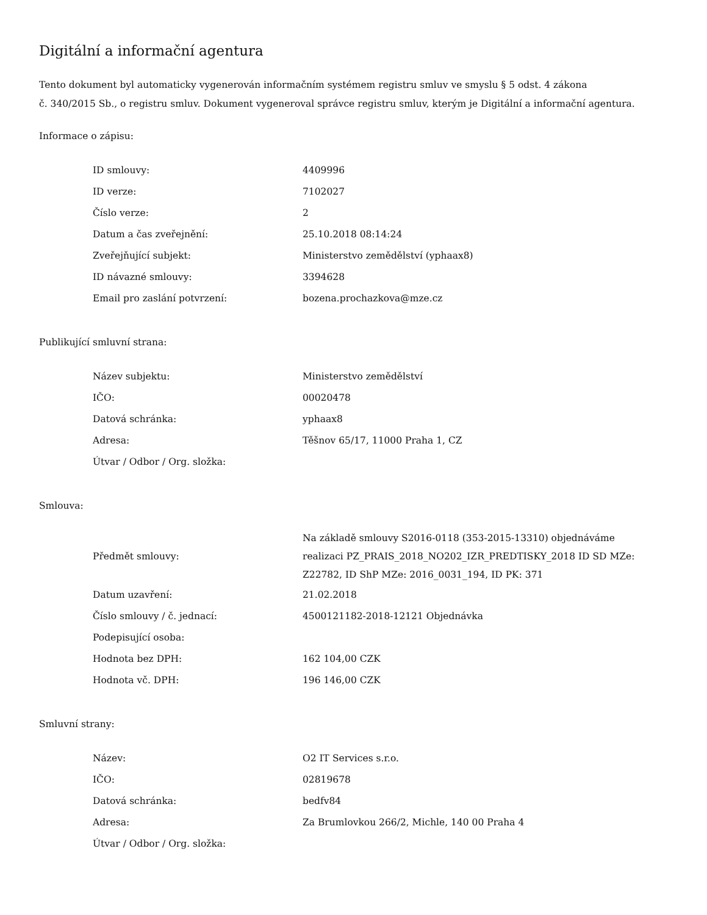Digitální a informační agentura
Tento dokument byl automaticky vygenerován informačním systémem registru smluv ve smyslu § 5 odst. 4 zákona
č. 340/2015 Sb., o registru smluv. Dokument vygeneroval správce registru smluv, kterým je Digitální a informační agentura.
Informace o zápisu:
| ID smlouvy: | 4409996 |
| ID verze: | 7102027 |
| Číslo verze: | 2 |
| Datum a čas zveřejnění: | 25.10.2018 08:14:24 |
| Zveřejňující subjekt: | Ministerstvo zemědělství (yphaax8) |
| ID návazné smlouvy: | 3394628 |
| Email pro zaslání potvrzení: | bozena.prochazkova@mze.cz |
Publikující smluvní strana:
| Název subjektu: | Ministerstvo zemědělství |
| IČO: | 00020478 |
| Datová schránka: | yphaax8 |
| Adresa: | Těšnov 65/17, 11000 Praha 1, CZ |
| Útvar / Odbor / Org. složka: | |
Smlouva:
| Předmět smlouvy: | Na základě smlouvy S2016-0118 (353-2015-13310) objednáváme realizaci PZ_PRAIS_2018_NO202_IZR_PREDTISKY_2018 ID SD MZe: Z22782, ID ShP MZe: 2016_0031_194, ID PK: 371 |
| Datum uzavření: | 21.02.2018 |
| Číslo smlouvy / č. jednací: | 4500121182-2018-12121 Objednávka |
| Podepisující osoba: | |
| Hodnota bez DPH: | 162 104,00 CZK |
| Hodnota vč. DPH: | 196 146,00 CZK |
Smluvní strany:
| Název: | O2 IT Services s.r.o. |
| IČO: | 02819678 |
| Datová schránka: | bedfv84 |
| Adresa: | Za Brumlovkou 266/2, Michle, 140 00 Praha 4 |
| Útvar / Odbor / Org. složka: | |